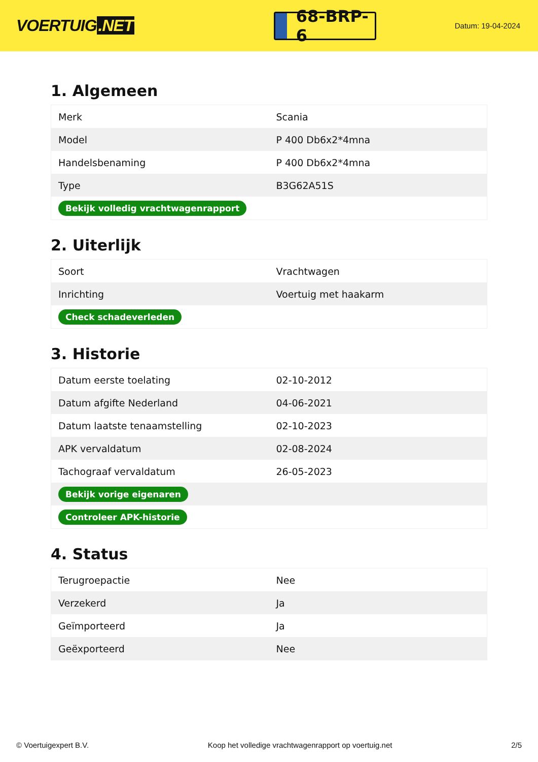VOERTUIG.NET
68-BRP-6
Datum: 19-04-2024
1. Algemeen
| Merk | Scania |
| Model | P 400 Db6x2*4mna |
| Handelsbenaming | P 400 Db6x2*4mna |
| Type | B3G62A51S |
| Bekijk volledig vrachtwagenrapport | |
2. Uiterlijk
| Soort | Vrachtwagen |
| Inrichting | Voertuig met haakarm |
| Check schadeverleden | |
3. Historie
| Datum eerste toelating | 02-10-2012 |
| Datum afgifte Nederland | 04-06-2021 |
| Datum laatste tenaamstelling | 02-10-2023 |
| APK vervaldatum | 02-08-2024 |
| Tachograaf vervaldatum | 26-05-2023 |
| Bekijk vorige eigenaren | |
| Controleer APK-historie | |
4. Status
| Terugroepactie | Nee |
| Verzekerd | Ja |
| Geïmporteerd | Ja |
| Geëxporteerd | Nee |
© Voertuigexpert B.V. Koop het volledige vrachtwagenrapport op voertuig.net 2/5